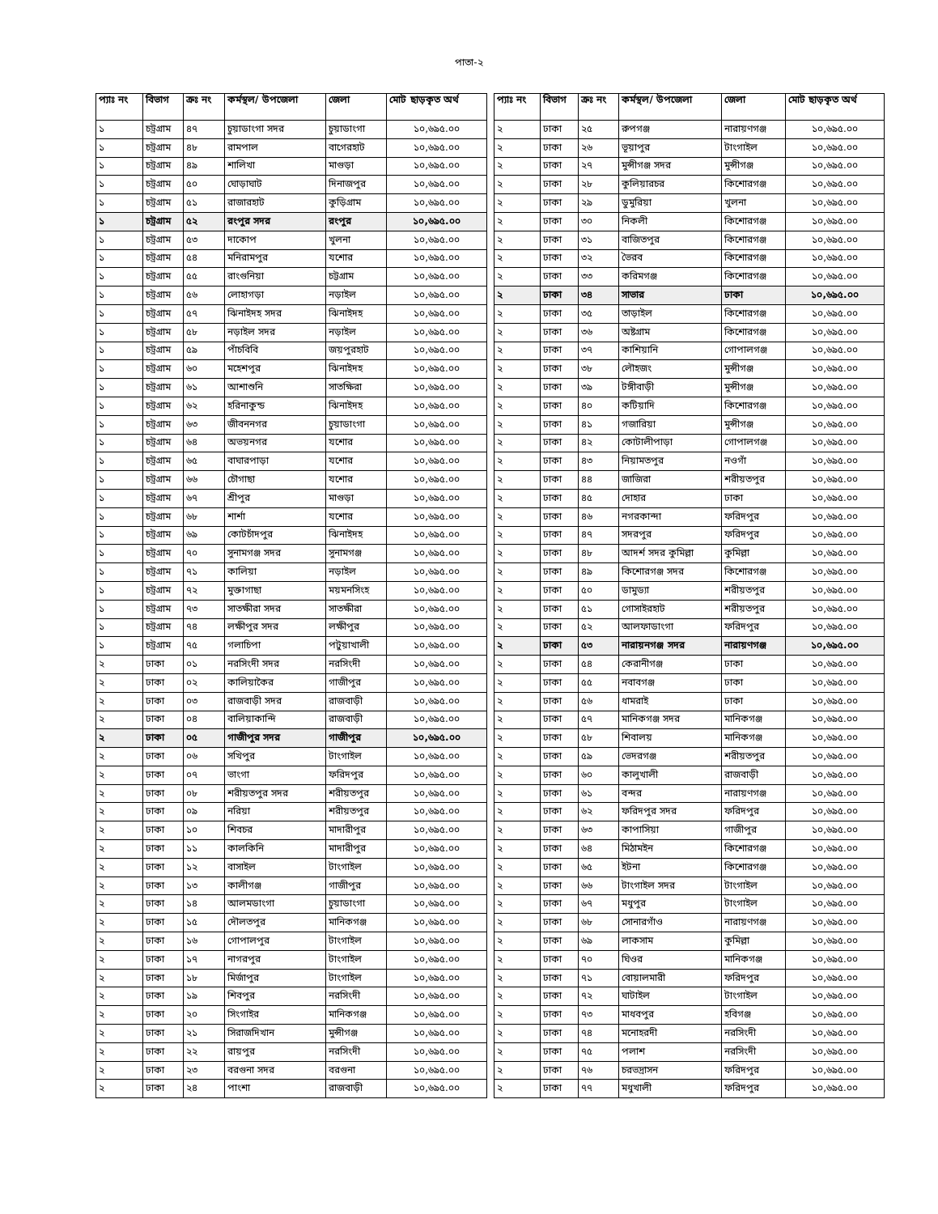পাতা-২
| প্যাঃ নং | বিভাগ | ক্রঃ নং | কর্মস্থল/ উপজেলা | জেলা | মোট ছাড়কৃত অর্থ |
| --- | --- | --- | --- | --- | --- |
| ১ | চট্রগ্রাম | ৪৭ | চুয়াডাংগা সদর | চুয়াডাংগা | ১০,৬৯৫.০০ |
| ১ | চট্রগ্রাম | ৪৮ | রামপাল | বাগেরহাট | ১০,৬৯৫.০০ |
| ১ | চট্রগ্রাম | ৪৯ | শালিখা | মাগুড়া | ১০,৬৯৫.০০ |
| ১ | চট্রগ্রাম | ৫০ | ঘোড়াঘাট | দিনাজপুর | ১০,৬৯৫.০০ |
| ১ | চট্রগ্রাম | ৫১ | রাজারহাট | কুড়িগ্রাম | ১০,৬৯৫.০০ |
| ১ | চট্রগ্রাম | ৫২ | রংপুর সদর | রংপুর | ১০,৬৯৫.০০ |
| ১ | চট্রগ্রাম | ৫৩ | দাকোপ | খুলনা | ১০,৬৯৫.০০ |
| ১ | চট্রগ্রাম | ৫৪ | মনিরামপুর | যশোর | ১০,৬৯৫.০০ |
| ১ | চট্রগ্রাম | ৫৫ | রাংগুনিয়া | চট্টগ্রাম | ১০,৬৯৫.০০ |
| ১ | চট্রগ্রাম | ৫৬ | লোহাগড়া | নড়াইল | ১০,৬৯৫.০০ |
| ১ | চট্রগ্রাম | ৫৭ | ঝিনাইদহ সদর | ঝিনাইদহ | ১০,৬৯৫.০০ |
| ১ | চট্রগ্রাম | ৫৮ | নড়াইল সদর | নড়াইল | ১০,৬৯৫.০০ |
| ১ | চট্রগ্রাম | ৫৯ | পাঁচবিবি | জয়পুরহাট | ১০,৬৯৫.০০ |
| ১ | চট্রগ্রাম | ৬০ | মহেশপুর | ঝিনাইদহ | ১০,৬৯৫.০০ |
| ১ | চট্রগ্রাম | ৬১ | আশাশুনি | সাতক্ষিরা | ১০,৬৯৫.০০ |
| ১ | চট্রগ্রাম | ৬২ | হরিনাকুন্ড | ঝিনাইদহ | ১০,৬৯৫.০০ |
| ১ | চট্রগ্রাম | ৬৩ | জীবননগর | চুয়াডাংগা | ১০,৬৯৫.০০ |
| ১ | চট্রগ্রাম | ৬৪ | অভয়নগর | যশোর | ১০,৬৯৫.০০ |
| ১ | চট্রগ্রাম | ৬৫ | বাঘারপাড়া | যশোর | ১০,৬৯৫.০০ |
| ১ | চট্রগ্রাম | ৬৬ | চৌগাছা | যশোর | ১০,৬৯৫.০০ |
| ১ | চট্রগ্রাম | ৬৭ | শ্রীপুর | মাগুড়া | ১০,৬৯৫.০০ |
| ১ | চট্রগ্রাম | ৬৮ | শার্শা | যশোর | ১০,৬৯৫.০০ |
| ১ | চট্রগ্রাম | ৬৯ | কোটচাঁদপুর | ঝিনাইদহ | ১০,৬৯৫.০০ |
| ১ | চট্রগ্রাম | ৭০ | সুনামগঞ্জ সদর | সুনামগঞ্জ | ১০,৬৯৫.০০ |
| ১ | চট্রগ্রাম | ৭১ | কালিয়া | নড়াইল | ১০,৬৯৫.০০ |
| ১ | চট্রগ্রাম | ৭২ | মুক্তাগাছা | ময়মনসিংহ | ১০,৬৯৫.০০ |
| ১ | চট্রগ্রাম | ৭৩ | সাতক্ষীরা সদর | সাতক্ষীরা | ১০,৬৯৫.০০ |
| ১ | চট্রগ্রাম | ৭৪ | লক্ষীপুর সদর | লক্ষীপুর | ১০,৬৯৫.০০ |
| ১ | চট্রগ্রাম | ৭৫ | গলাচিপা | পটুয়াখালী | ১০,৬৯৫.০০ |
| ২ | ঢাকা | ০১ | নরসিংদী সদর | নরসিংদী | ১০,৬৯৫.০০ |
| ২ | ঢাকা | ০২ | কালিয়াকৈর | গাজীপুর | ১০,৬৯৫.০০ |
| ২ | ঢাকা | ০৩ | রাজবাড়ী সদর | রাজবাড়ী | ১০,৬৯৫.০০ |
| ২ | ঢাকা | ০৪ | বালিয়াকান্দি | রাজবাড়ী | ১০,৬৯৫.০০ |
| ২ | ঢাকা | ০৫ | গাজীপুর সদর | গাজীপুর | ১০,৬৯৫.০০ |
| ২ | ঢাকা | ০৬ | সখিপুর | টাংগাইল | ১০,৬৯৫.০০ |
| ২ | ঢাকা | ০৭ | ভাংগা | ফরিদপুর | ১০,৬৯৫.০০ |
| ২ | ঢাকা | ০৮ | শরীয়তপুর সদর | শরীয়তপুর | ১০,৬৯৫.০০ |
| ২ | ঢাকা | ০৯ | নরিয়া | শরীয়তপুর | ১০,৬৯৫.০০ |
| ২ | ঢাকা | ১০ | শিবচর | মাদারীপুর | ১০,৬৯৫.০০ |
| ২ | ঢাকা | ১১ | কালকিনি | মাদারীপুর | ১০,৬৯৫.০০ |
| ২ | ঢাকা | ১২ | বাসাইল | টাংগাইল | ১০,৬৯৫.০০ |
| ২ | ঢাকা | ১৩ | কালীগঞ্জ | গাজীপুর | ১০,৬৯৫.০০ |
| ২ | ঢাকা | ১৪ | আলমডাংগা | চুয়াডাংগা | ১০,৬৯৫.০০ |
| ২ | ঢাকা | ১৫ | দৌলতপুর | মানিকগঞ্জ | ১০,৬৯৫.০০ |
| ২ | ঢাকা | ১৬ | গোপালপুর | টাংগাইল | ১০,৬৯৫.০০ |
| ২ | ঢাকা | ১৭ | নাগরপুর | টাংগাইল | ১০,৬৯৫.০০ |
| ২ | ঢাকা | ১৮ | মির্জাপুর | টাংগাইল | ১০,৬৯৫.০০ |
| ২ | ঢাকা | ১৯ | শিবপুর | নরসিংদী | ১০,৬৯৫.০০ |
| ২ | ঢাকা | ২০ | সিংগাইর | মানিকগঞ্জ | ১০,৬৯৫.০০ |
| ২ | ঢাকা | ২১ | সিরাজদিখান | মুন্সীগঞ্জ | ১০,৬৯৫.০০ |
| ২ | ঢাকা | ২২ | রায়পুর | নরসিংদী | ১০,৬৯৫.০০ |
| ২ | ঢাকা | ২৩ | বরগুনা সদর | বরগুনা | ১০,৬৯৫.০০ |
| ২ | ঢাকা | ২৪ | পাংশা | রাজবাড়ী | ১০,৬৯৫.০০ |
| প্যাঃ নং | বিভাগ | ক্রঃ নং | কর্মস্থল/ উপজেলা | জেলা | মোট ছাড়কৃত অর্থ |
| --- | --- | --- | --- | --- | --- |
| ২ | ঢাকা | ২৫ | রুপগঞ্জ | নারায়ণগঞ্জ | ১০,৬৯৫.০০ |
| ২ | ঢাকা | ২৬ | ভূয়াপুর | টাংগাইল | ১০,৬৯৫.০০ |
| ২ | ঢাকা | ২৭ | মুন্সীগঞ্জ সদর | মুন্সীগঞ্জ | ১০,৬৯৫.০০ |
| ২ | ঢাকা | ২৮ | কুলিয়ারচর | কিশোরগঞ্জ | ১০,৬৯৫.০০ |
| ২ | ঢাকা | ২৯ | ডুমুরিয়া | খুলনা | ১০,৬৯৫.০০ |
| ২ | ঢাকা | ৩০ | নিকলী | কিশোরগঞ্জ | ১০,৬৯৫.০০ |
| ২ | ঢাকা | ৩১ | বাজিতপুর | কিশোরগঞ্জ | ১০,৬৯৫.০০ |
| ২ | ঢাকা | ৩২ | ভৈরব | কিশোরগঞ্জ | ১০,৬৯৫.০০ |
| ২ | ঢাকা | ৩৩ | করিমগঞ্জ | কিশোরগঞ্জ | ১০,৬৯৫.০০ |
| ২ | ঢাকা | ৩৪ | সাভার | ঢাকা | ১০,৬৯৫.০০ |
| ২ | ঢাকা | ৩৫ | তাড়াইল | কিশোরগঞ্জ | ১০,৬৯৫.০০ |
| ২ | ঢাকা | ৩৬ | অষ্টগ্রাম | কিশোরগঞ্জ | ১০,৬৯৫.০০ |
| ২ | ঢাকা | ৩৭ | কাশিয়ানি | গোপালগঞ্জ | ১০,৬৯৫.০০ |
| ২ | ঢাকা | ৩৮ | লৌহজং | মুন্সীগঞ্জ | ১০,৬৯৫.০০ |
| ২ | ঢাকা | ৩৯ | টঙ্গীবাড়ী | মুন্সীগঞ্জ | ১০,৬৯৫.০০ |
| ২ | ঢাকা | ৪০ | কটিয়াদি | কিশোরগঞ্জ | ১০,৬৯৫.০০ |
| ২ | ঢাকা | ৪১ | গজারিয়া | মুন্সীগঞ্জ | ১০,৬৯৫.০০ |
| ২ | ঢাকা | ৪২ | কোটালীপাড়া | গোপালগঞ্জ | ১০,৬৯৫.০০ |
| ২ | ঢাকা | ৪৩ | নিয়ামতপুর | নওগাঁ | ১০,৬৯৫.০০ |
| ২ | ঢাকা | ৪৪ | জাজিরা | শরীয়তপুর | ১০,৬৯৫.০০ |
| ২ | ঢাকা | ৪৫ | দোহার | ঢাকা | ১০,৬৯৫.০০ |
| ২ | ঢাকা | ৪৬ | নগরকান্দা | ফরিদপুর | ১০,৬৯৫.০০ |
| ২ | ঢাকা | ৪৭ | সদরপুর | ফরিদপুর | ১০,৬৯৫.০০ |
| ২ | ঢাকা | ৪৮ | আদর্শ সদর কুমিল্লা | কুমিল্লা | ১০,৬৯৫.০০ |
| ২ | ঢাকা | ৪৯ | কিশোরগঞ্জ সদর | কিশোরগঞ্জ | ১০,৬৯৫.০০ |
| ২ | ঢাকা | ৫০ | ডামুড্যা | শরীয়তপুর | ১০,৬৯৫.০০ |
| ২ | ঢাকা | ৫১ | গোসাইরহাট | শরীয়তপুর | ১০,৬৯৫.০০ |
| ২ | ঢাকা | ৫২ | আলফাডাংগা | ফরিদপুর | ১০,৬৯৫.০০ |
| ২ | ঢাকা | ৫৩ | নারায়নগঞ্জ সদর | নারায়ণগঞ্জ | ১০,৬৯৫.০০ |
| ২ | ঢাকা | ৫৪ | কেরানীগঞ্জ | ঢাকা | ১০,৬৯৫.০০ |
| ২ | ঢাকা | ৫৫ | নবাবগঞ্জ | ঢাকা | ১০,৬৯৫.০০ |
| ২ | ঢাকা | ৫৬ | ধামরাই | ঢাকা | ১০,৬৯৫.০০ |
| ২ | ঢাকা | ৫৭ | মানিকগঞ্জ সদর | মানিকগঞ্জ | ১০,৬৯৫.০০ |
| ২ | ঢাকা | ৫৮ | শিবালয় | মানিকগঞ্জ | ১০,৬৯৫.০০ |
| ২ | ঢাকা | ৫৯ | ভেদরগঞ্জ | শরীয়তপুর | ১০,৬৯৫.০০ |
| ২ | ঢাকা | ৬০ | কালুখালী | রাজবাড়ী | ১০,৬৯৫.০০ |
| ২ | ঢাকা | ৬১ | বন্দর | নারায়ণগঞ্জ | ১০,৬৯৫.০০ |
| ২ | ঢাকা | ৬২ | ফরিদপুর সদর | ফরিদপুর | ১০,৬৯৫.০০ |
| ২ | ঢাকা | ৬৩ | কাপাসিয়া | গাজীপুর | ১০,৬৯৫.০০ |
| ২ | ঢাকা | ৬৪ | মিঠামইন | কিশোরগঞ্জ | ১০,৬৯৫.০০ |
| ২ | ঢাকা | ৬৫ | ইটনা | কিশোরগঞ্জ | ১০,৬৯৫.০০ |
| ২ | ঢাকা | ৬৬ | টাংগাইল সদর | টাংগাইল | ১০,৬৯৫.০০ |
| ২ | ঢাকা | ৬৭ | মধুপুর | টাংগাইল | ১০,৬৯৫.০০ |
| ২ | ঢাকা | ৬৮ | সোনারগাঁও | নারায়ণগঞ্জ | ১০,৬৯৫.০০ |
| ২ | ঢাকা | ৬৯ | লাকসাম | কুমিল্লা | ১০,৬৯৫.০০ |
| ২ | ঢাকা | ৭০ | ঘিওর | মানিকগঞ্জ | ১০,৬৯৫.০০ |
| ২ | ঢাকা | ৭১ | বোয়ালমারী | ফরিদপুর | ১০,৬৯৫.০০ |
| ২ | ঢাকা | ৭২ | ঘাটাইল | টাংগাইল | ১০,৬৯৫.০০ |
| ২ | ঢাকা | ৭৩ | মাধবপুর | হবিগঞ্জ | ১০,৬৯৫.০০ |
| ২ | ঢাকা | ৭৪ | মনোহরদী | নরসিংদী | ১০,৬৯৫.০০ |
| ২ | ঢাকা | ৭৫ | পলাশ | নরসিংদী | ১০,৬৯৫.০০ |
| ২ | ঢাকা | ৭৬ | চরভদ্রাসন | ফরিদপুর | ১০,৬৯৫.০০ |
| ২ | ঢাকা | ৭৭ | মধুখালী | ফরিদপুর | ১০,৬৯৫.০০ |